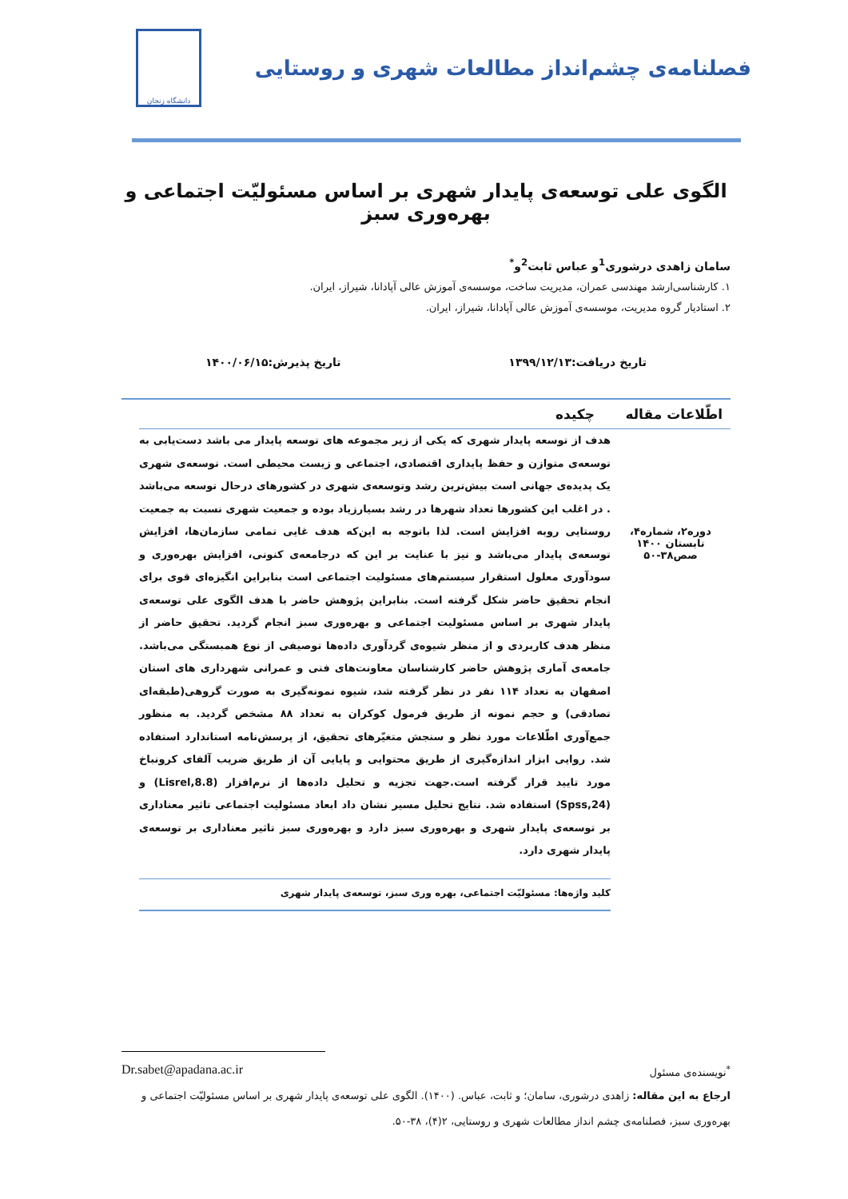فصلنامه‌ی چشم‌انداز مطالعات شهری و روستایی
دانشگاه زنجان
الگوی علی توسعه‌ی پایدار شهری بر اساس مسئولیّت اجتماعی و بهره‌وری سبز
سامان زاهدی درشوری<sup>1</sup>و عباس ثابت<sup>2</sup>و<sup>*</sup>
۱. کارشناسی‌ارشد مهندسی عمران، مدیریت ساخت، موسسه‌ی آموزش عالی آپادانا، شیراز، ایران.
۲. استادیار گروه مدیریت، موسسه‌ی آموزش عالی آپادانا، شیراز، ایران.
تاریخ دریافت:۱۳۹۹/۱۲/۱۳ تاریخ پذیرش:۱۴۰۰/۰۶/۱۵
اطّلاعات مقاله
دوره۲، شماره۴، تابستان ۱۴۰۰
صص۳۸-۵۰
چکیده
هدف از توسعه پایدار شهری که یکی از زیر مجموعه های توسعه پایدار می باشد دست‌یابی به توسعه‌ی متوازن و حفظ پایداری اقتصادی، اجتماعی و زیست محیطی است. توسعه‌ی شهری یک پدیده‌ی جهانی است بیش‌ترین رشد وتوسعه‌ی شهری در کشورهای درحال توسعه می‌باشد . در اغلب این کشورها تعداد شهرها در رشد بسیارزیاد بوده و جمعیت شهری نسبت به جمعیت روستایی روبه افزایش است. لذا باتوجه به این‌که هدف غایی تمامی سازمان‌ها، افزایش توسعه‌ی پایدار می‌باشد و نیز با عنایت بر این که درجامعه‌ی کنونی، افزایش بهره‌وری و سودآوری معلول استقرار سیستم‌های مسئولیت اجتماعی است بنابراین انگیزه‌ای قوی برای انجام تحقیق حاضر شکل گرفته است. بنابراین پژوهش حاضر با هدف الگوی علی توسعه‌ی پایدار شهری بر اساس مسئولیت اجتماعی و بهره‌وری سبز انجام گردید. تحقیق حاضر از منظر هدف کاربردی و از منظر شیوه‌ی گردآوری داده‌ها توصیفی از نوع همبستگی می‌باشد. جامعه‌ی آماری پژوهش حاضر کارشناسان معاونت‌های فنی و عمرانی شهرداری های استان اصفهان به تعداد ۱۱۴ نفر در نظر گرفته شد، شیوه نمونه‌گیری به صورت گروهی(طبقه‌ای تصادقی) و حجم نمونه از طریق فرمول کوکران به تعداد ۸۸ مشخص گردید. به منظور جمع‌آوری اطّلاعات مورد نظر و سنجش متغیّرهای تحقیق، از پرسش‌نامه استاندارد استفاده شد. روایی ابزار اندازه‌گیری از طریق محتوایی و پایایی آن از طریق ضریب آلفای کرونباخ مورد تایید قرار گرفته است.جهت تجزیه و تحلیل داده‌ها از نرم‌افزار (Lisrel,8.8) و (Spss,24) استفاده شد. نتایج تحلیل مسیر نشان داد ابعاد مسئولیت اجتماعی تاثیر معناداری بر توسعه‌ی پایدار شهری و بهره‌وری سبز دارد و بهره‌وری سبز تاثیر معناداری بر توسعه‌ی پایدار شهری دارد.
کلید واژه‌ها: مسئولیّت اجتماعی، بهره وری سبز، توسعه‌ی پایدار شهری
<sup>*</sup> نویسنده‌ی مسئول Dr.sabet@apadana.ac.ir
ارجاع به این مقاله: زاهدی درشوری، سامان؛ و ثابت، عباس. (۱۴۰۰). الگوی علی توسعه‌ی پایدار شهری بر اساس مسئولیّت اجتماعی و بهره‌وری سبز، فصلنامه‌ی چشم انداز مطالعات شهری و روستایی، ۲(۴)، ۳۸-۵۰.